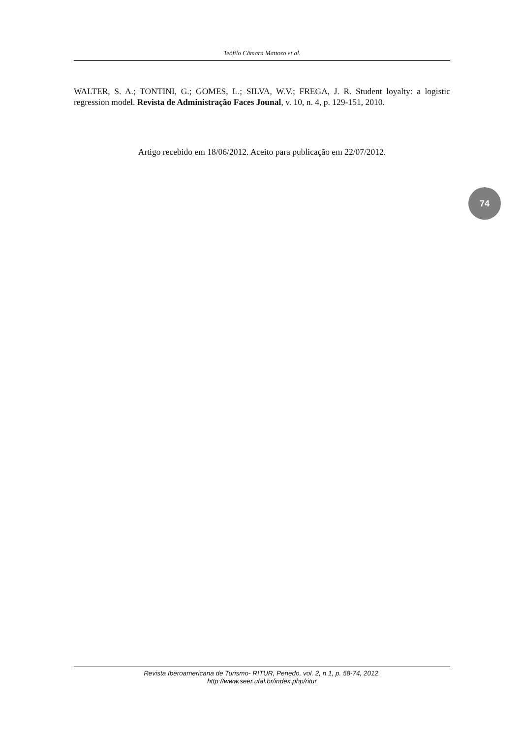Teófilo Câmara Mattozo et al.
WALTER, S. A.; TONTINI, G.; GOMES, L.; SILVA, W.V.; FREGA, J. R. Student loyalty: a logistic regression model. Revista de Administração Faces Jounal, v. 10, n. 4, p. 129-151, 2010.
Artigo recebido em 18/06/2012. Aceito para publicação em 22/07/2012.
74
Revista Iberoamericana de Turismo- RITUR, Penedo, vol. 2, n.1, p. 58-74, 2012.
http://www.seer.ufal.br/index.php/ritur